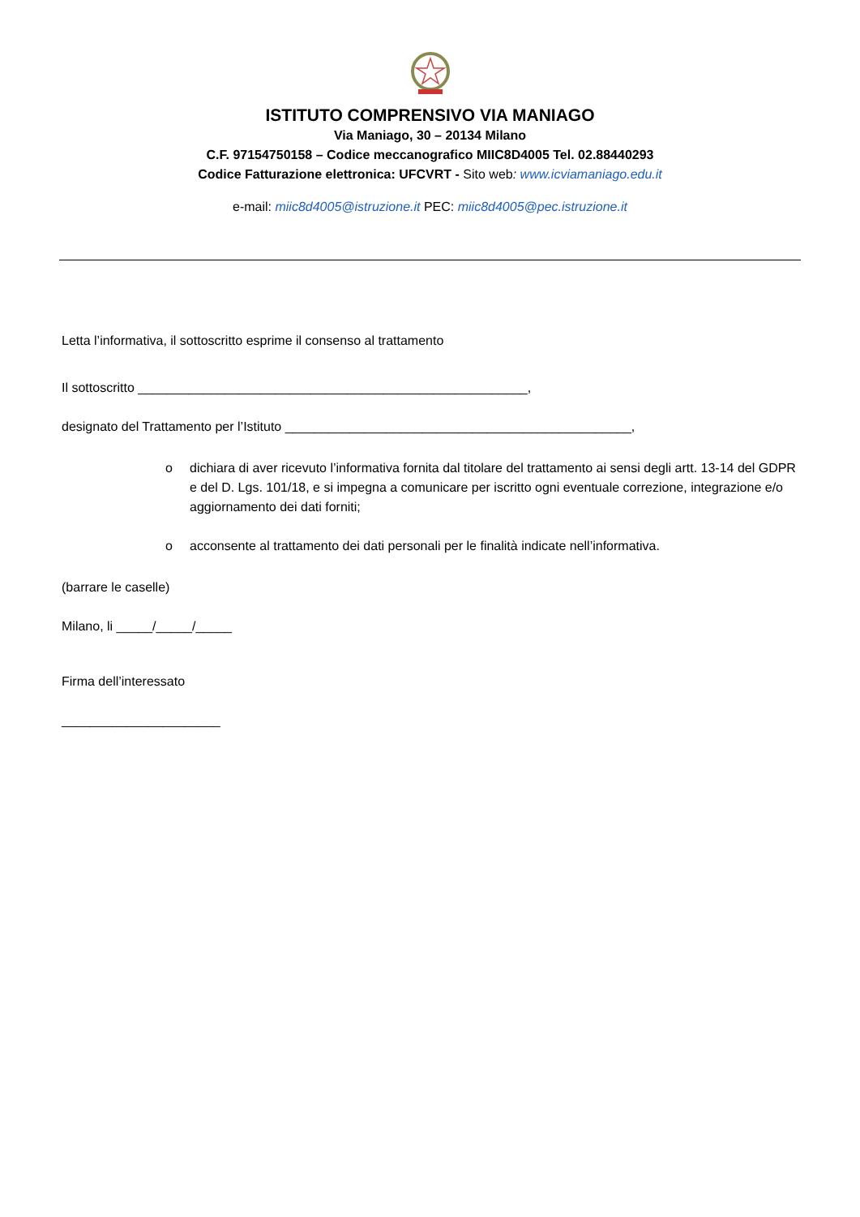ISTITUTO COMPRENSIVO VIA MANIAGO
Via Maniago, 30 – 20134 Milano
C.F. 97154750158 – Codice meccanografico MIIC8D4005 Tel. 02.88440293
Codice Fatturazione elettronica: UFCVRT - Sito web: www.icviamaniago.edu.it
e-mail: miic8d4005@istruzione.it PEC: miic8d4005@pec.istruzione.it
Letta l’informativa, il sottoscritto esprime il consenso al trattamento
Il sottoscritto ______________________________________________________,
designato del Trattamento per l’Istituto ________________________________________________,
o dichiara di aver ricevuto l’informativa fornita dal titolare del trattamento ai sensi degli artt. 13-14 del GDPR e del D. Lgs. 101/18, e si impegna a comunicare per iscritto ogni eventuale correzione, integrazione e/o aggiornamento dei dati forniti;
o acconsente al trattamento dei dati personali per le finalità indicate nell’informativa.
(barrare le caselle)
Milano, li _____/_____/_____
Firma dell’interessato
______________________